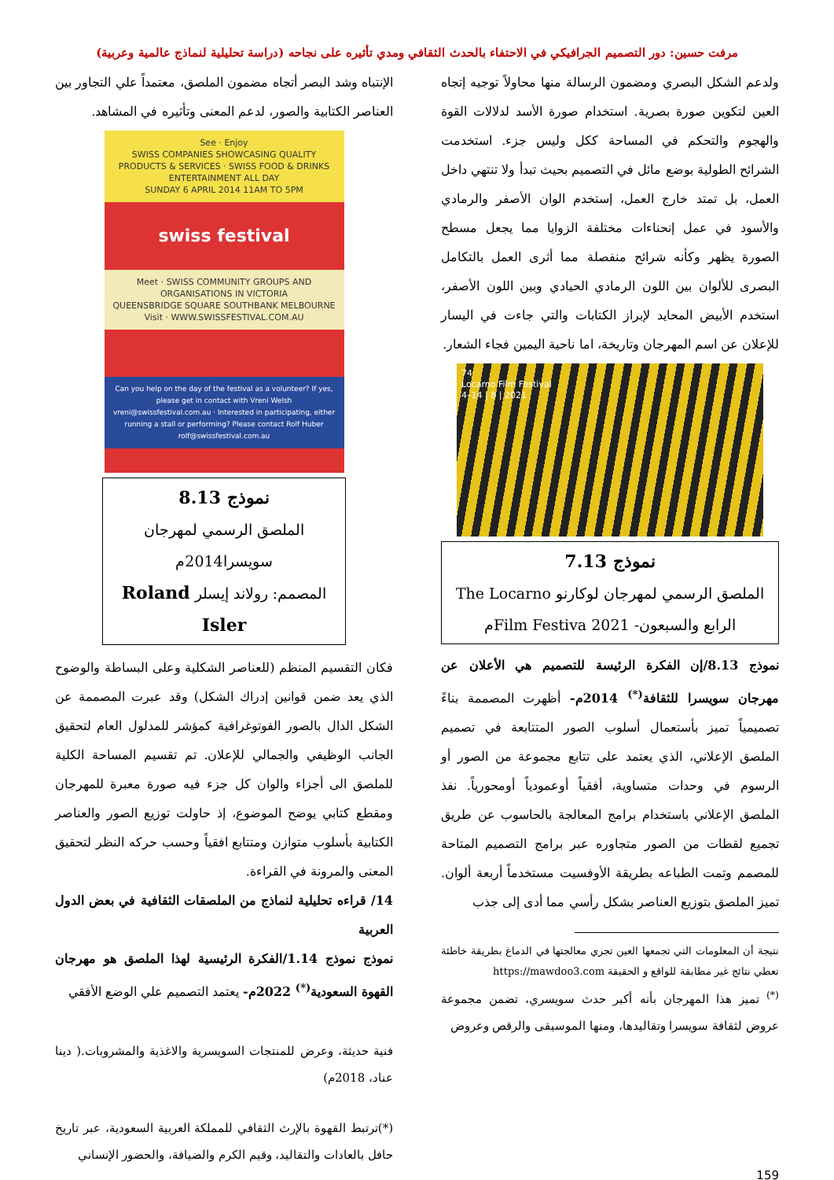مرفت حسين: دور التصميم الجرافيكي في الاحتفاء بالحدث الثقافي ومدي تأثيره على نجاحه (دراسة تحليلية لنماذج عالمية وعربية)
ولدعم الشكل البصري ومضمون الرسالة منها محاولاً توجيه إتجاه العين لتكوين صورة بصرية. استخدام صورة الأسد لدلالات القوة والهجوم والتحكم في المساحة ككل وليس جزء. استخدمت الشرائح الطولية بوضع مائل في التصميم بحيث تبدأ ولا تنتهي داخل العمل، بل تمتد خارج العمل، إستخدم الوان الأصفر والرمادي والأسود في عمل إنحناءات مختلفة الزوايا مما يجعل مسطح الصورة يظهر وكأنه شرائح منفصلة مما أثرى العمل بالتكامل البصرى للألوان بين اللون الرمادي الحيادي وبين اللون الأصفر، استخدم الأبيض المحايد لإبراز الكتابات والتي جاءت في اليسار للإعلان عن اسم المهرجان وتاريخة، اما ناحية اليمين فجاء الشعار.
74
Locarno Film Festival
4–14 | 8 | 2021
نموذج 7.13
الملصق الرسمي لمهرجان لوكارنو The Locarno
الرابع والسبعون- Film Festiva 2021م
نموذج 8.13/إن الفكرة الرئيسة للتصميم هي الأعلان عن مهرجان سويسرا للثقافة<sup>(*)</sup> 2014م- أظهرت المصممة بناءً تصميمياً تميز بأستعمال أسلوب الصور المتتابعة في تصميم الملصق الإعلاني، الذي يعتمد على تتابع مجموعة من الصور أو الرسوم في وحدات متساوية، أفقياً أوعمودياً أومحورياً. نفذ الملصق الإعلاني باستخدام برامج المعالجة بالحاسوب عن طريق تجميع لقطات من الصور متجاوره عبر برامج التصميم المتاحة للمصمم وتمت الطباعه بطريقة الأوفسيت مستخدماً أربعة ألوان. تميز الملصق بتوزيع العناصر بشكل رأسي مما أدى إلى جذب
نتيجة أن المعلومات التي تجمعها العين تجري معالجتها في الدماغ بطريقة خاطئة تعطي نتائج غير مطابقة للواقع و الحقيقة https://mawdoo3.com
<sup>(*)</sup> تميز هذا المهرجان بأنه أكبر حدث سويسري، تضمن مجموعة عروض لثقافة سويسرا وتقاليدها، ومنها الموسيقى والرقص وعروض
الإنتباه وشد البصر أتجاه مضمون الملصق، معتمداً علي التجاور بين العناصر الكتابية والصور، لدعم المعنى وتأثيره في المشاهد.
See · Enjoy
SWISS COMPANIES SHOWCASING QUALITY PRODUCTS & SERVICES · SWISS FOOD & DRINKS ENTERTAINMENT ALL DAY
SUNDAY 6 APRIL 2014 11AM TO 5PM
swiss festival
Meet · SWISS COMMUNITY GROUPS AND ORGANISATIONS IN VICTORIA
QUEENSBRIDGE SQUARE SOUTHBANK MELBOURNE
Visit · WWW.SWISSFESTIVAL.COM.AU
Can you help on the day of the festival as a volunteer? If yes, please get in contact with Vreni Welsh vreni@swissfestival.com.au · Interested in participating, either running a stall or performing? Please contact Rolf Huber rolf@swissfestival.com.au
نموذج 8.13
الملصق الرسمي لمهرجان سويسرا2014م
المصمم: رولاند إيسلر Roland Isler
فكان التقسيم المنظم (للعناصر الشكلية وعلى البساطة والوضوح الذي يعد ضمن قوانين إدراك الشكل) وقد عبرت المصممة عن الشكل الدال بالصور الفوتوغرافية كمؤشر للمدلول العام لتحقيق الجانب الوظيفي والجمالي للإعلان. تم تقسيم المساحة الكلية للملصق الى أجزاء والوان كل جزء فيه صورة معبرة للمهرجان ومقطع كتابي يوضح الموضوع، إذ حاولت توزيع الصور والعناصر الكتابية بأسلوب متوازن ومتتابع افقياً وحسب حركه النظر لتحقيق المعنى والمرونة في القراءة.
14/ قراءه تحليلية لنماذج من الملصقات الثقافية في بعض الدول العربية
نموذج نموذج 1.14/الفكرة الرئيسية لهذا الملصق هو مهرجان القهوة السعودية<sup>(*)</sup> 2022م- يعتمد التصميم علي الوضع الأفقي
فنية حديثة، وعرض للمنتجات السويسرية والاغذية والمشروبات.( دينا عناد، 2018م)
(*)ترتبط القهوة بالإرث الثقافي للمملكة العربية السعودية، عبر تاريخ حافل بالعادات والتقاليد، وقيم الكرم والضيافة، والحضور الإنساني
159